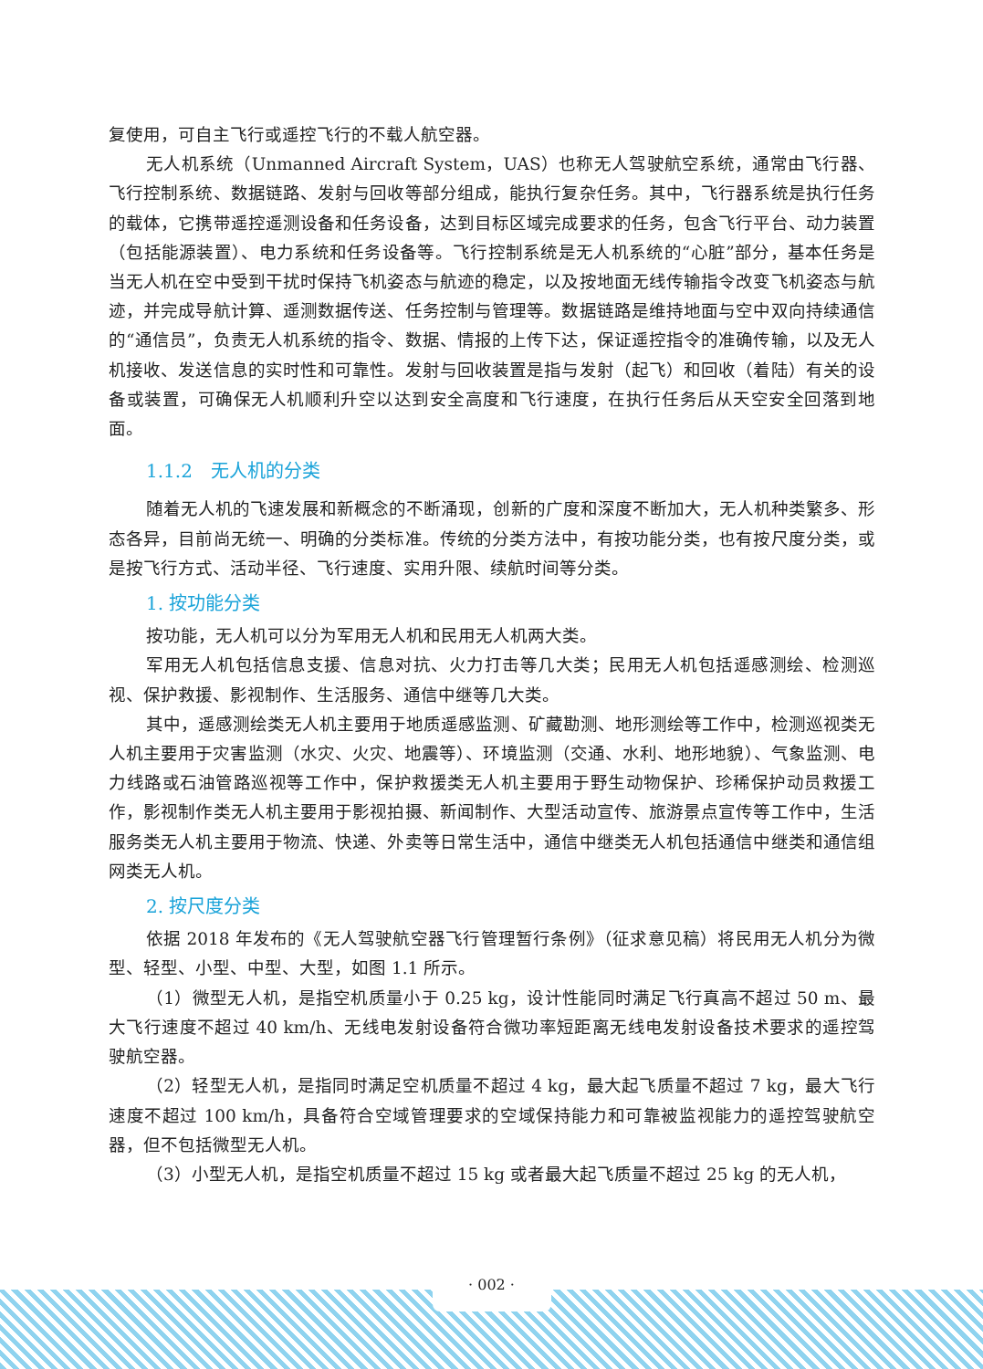复使用，可自主飞行或遥控飞行的不载人航空器。
无人机系统（Unmanned Aircraft System，UAS）也称无人驾驶航空系统，通常由飞行器、飞行控制系统、数据链路、发射与回收等部分组成，能执行复杂任务。其中，飞行器系统是执行任务的载体，它携带遥控遥测设备和任务设备，达到目标区域完成要求的任务，包含飞行平台、动力装置（包括能源装置）、电力系统和任务设备等。飞行控制系统是无人机系统的“心脏”部分，基本任务是当无人机在空中受到干扰时保持飞机姿态与航迹的稳定，以及按地面无线传输指令改变飞机姿态与航迹，并完成导航计算、遥测数据传送、任务控制与管理等。数据链路是维持地面与空中双向持续通信的“通信员”，负责无人机系统的指令、数据、情报的上传下达，保证遥控指令的准确传输，以及无人机接收、发送信息的实时性和可靠性。发射与回收装置是指与发射（起飞）和回收（着陆）有关的设备或装置，可确保无人机顺利升空以达到安全高度和飞行速度，在执行任务后从天空安全回落到地面。
1.1.2　无人机的分类
随着无人机的飞速发展和新概念的不断涌现，创新的广度和深度不断加大，无人机种类繁多、形态各异，目前尚无统一、明确的分类标准。传统的分类方法中，有按功能分类，也有按尺度分类，或是按飞行方式、活动半径、飞行速度、实用升限、续航时间等分类。
1. 按功能分类
按功能，无人机可以分为军用无人机和民用无人机两大类。
军用无人机包括信息支援、信息对抗、火力打击等几大类；民用无人机包括遥感测绘、检测巡视、保护救援、影视制作、生活服务、通信中继等几大类。
其中，遥感测绘类无人机主要用于地质遥感监测、矿藏勘测、地形测绘等工作中，检测巡视类无人机主要用于灾害监测（水灾、火灾、地震等）、环境监测（交通、水利、地形地貌）、气象监测、电力线路或石油管路巡视等工作中，保护救援类无人机主要用于野生动物保护、珍稀保护动员救援工作，影视制作类无人机主要用于影视拍摄、新闻制作、大型活动宣传、旅游景点宣传等工作中，生活服务类无人机主要用于物流、快递、外卖等日常生活中，通信中继类无人机包括通信中继类和通信组网类无人机。
2. 按尺度分类
依据 2018 年发布的《无人驾驶航空器飞行管理暂行条例》（征求意见稿）将民用无人机分为微型、轻型、小型、中型、大型，如图 1.1 所示。
（1）微型无人机，是指空机质量小于 0.25 kg，设计性能同时满足飞行真高不超过 50 m、最大飞行速度不超过 40 km/h、无线电发射设备符合微功率短距离无线电发射设备技术要求的遥控驾驶航空器。
（2）轻型无人机，是指同时满足空机质量不超过 4 kg，最大起飞质量不超过 7 kg，最大飞行速度不超过 100 km/h，具备符合空域管理要求的空域保持能力和可靠被监视能力的遥控驾驶航空器，但不包括微型无人机。
（3）小型无人机，是指空机质量不超过 15 kg 或者最大起飞质量不超过 25 kg 的无人机，
· 002 ·